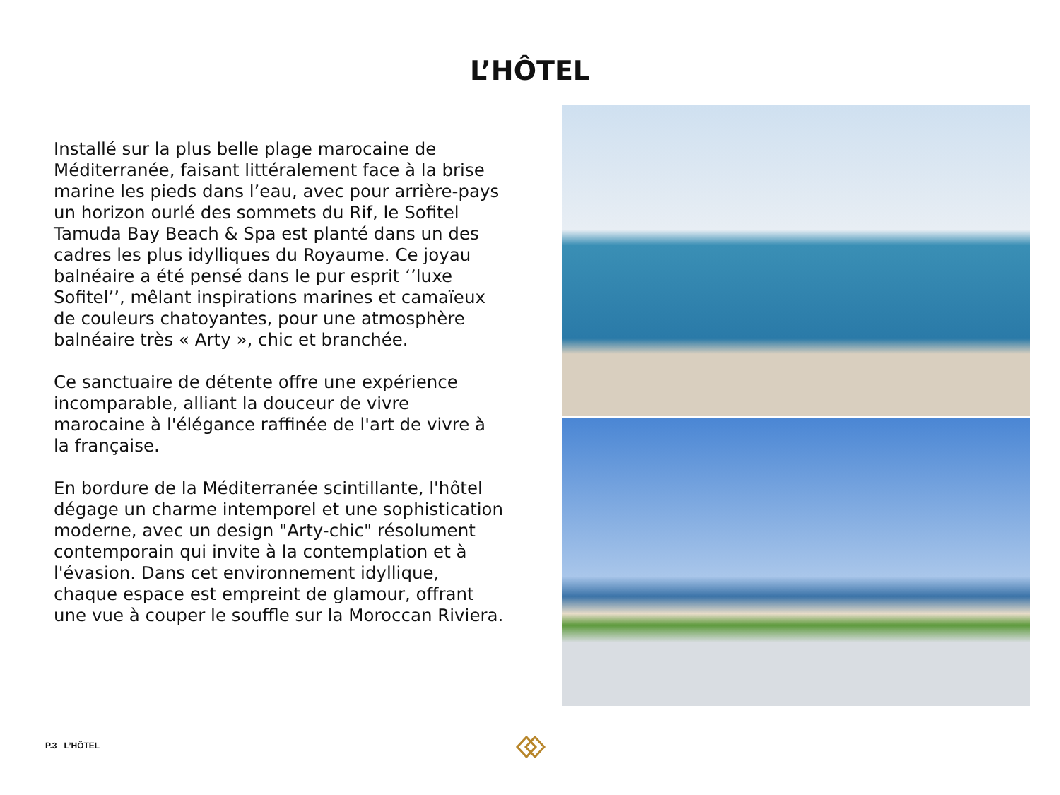L’HÔTEL
Installé sur la plus belle plage marocaine de Méditerranée, faisant littéralement face à la brise marine les pieds dans l’eau, avec pour arrière-pays un horizon ourlé des sommets du Rif, le Sofitel Tamuda Bay Beach & Spa est planté dans un des cadres les plus idylliques du Royaume. Ce joyau balnéaire a été pensé dans le pur esprit ‘’luxe Sofitel’’, mêlant inspirations marines et camaïeux de couleurs chatoyantes, pour une atmosphère balnéaire très « Arty », chic et branchée.
Ce sanctuaire de détente offre une expérience incomparable, alliant la douceur de vivre marocaine à l'élégance raffinée de l'art de vivre à la française.
En bordure de la Méditerranée scintillante, l'hôtel dégage un charme intemporel et une sophistication moderne, avec un design "Arty-chic" résolument contemporain qui invite à la contemplation et à l'évasion. Dans cet environnement idyllique, chaque espace est empreint de glamour, offrant une vue à couper le souffle sur la Moroccan Riviera.
P.3 L’HÔTEL